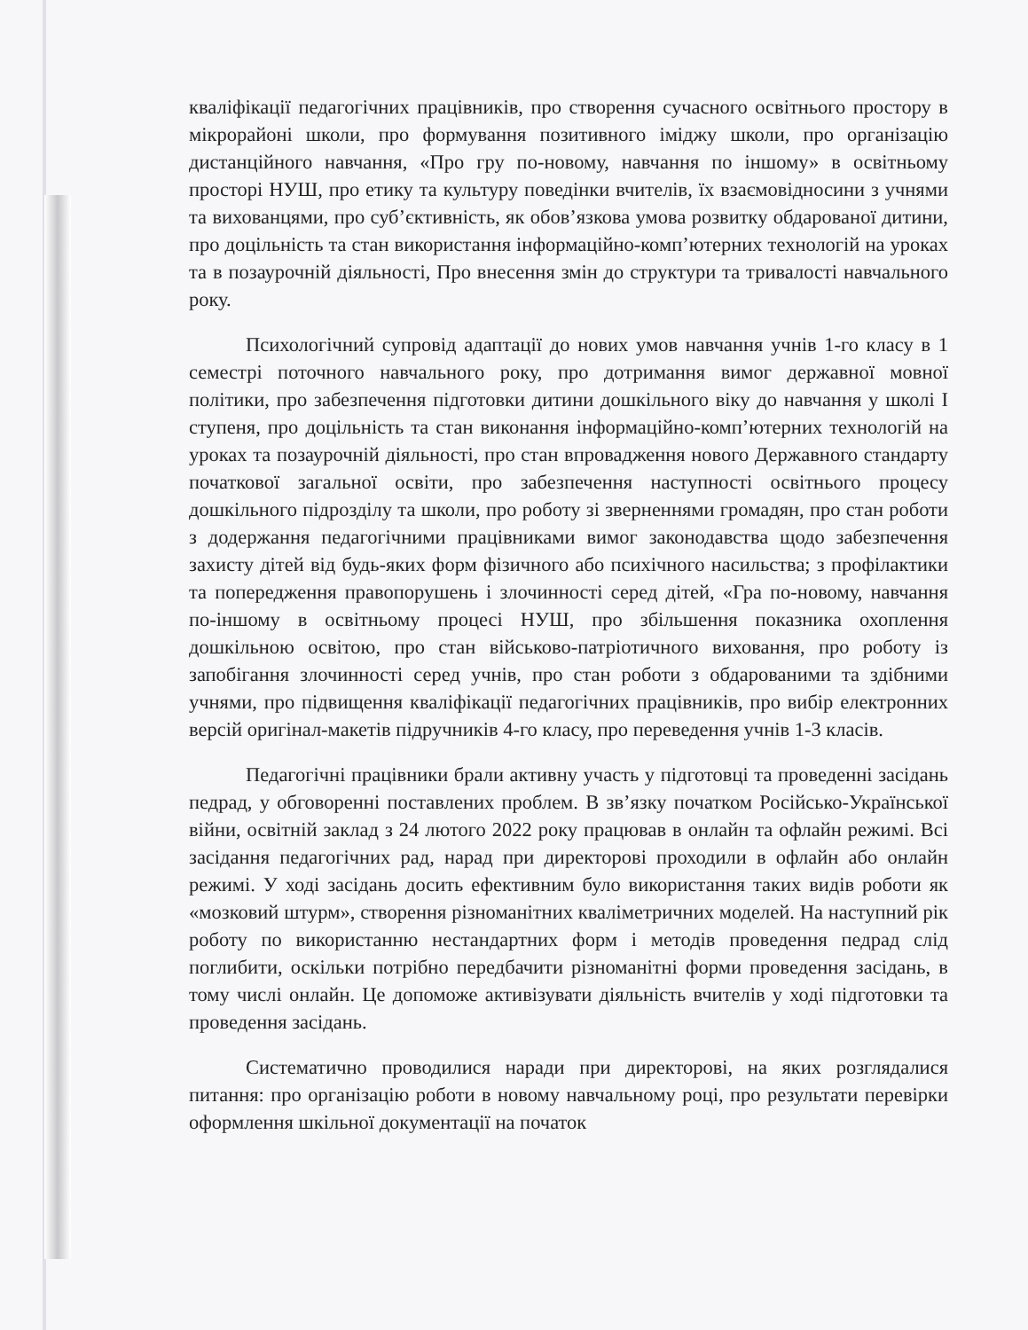кваліфікації педагогічних працівників, про створення сучасного освітнього простору в мікрорайоні школи, про формування позитивного іміджу школи, про організацію дистанційного навчання, «Про гру по-новому, навчання по іншому» в освітньому просторі НУШ, про етику та культуру поведінки вчителів, їх взаємовідносини з учнями та вихованцями, про суб’єктивність, як обов’язкова умова розвитку обдарованої дитини, про доцільність та стан використання інформаційно-комп’ютерних технологій на уроках та в позаурочній діяльності, Про внесення змін до структури та тривалості навчального року.
Психологічний супровід адаптації до нових умов навчання учнів 1-го класу в 1 семестрі поточного навчального року, про дотримання вимог державної мовної політики, про забезпечення підготовки дитини дошкільного віку до навчання у школі I ступеня, про доцільність та стан виконання інформаційно-комп’ютерних технологій на уроках та позаурочній діяльності, про стан впровадження нового Державного стандарту початкової загальної освіти, про забезпечення наступності освітнього процесу дошкільного підрозділу та школи, про роботу зі зверненнями громадян, про стан роботи з додержання педагогічними працівниками вимог законодавства щодо забезпечення захисту дітей від будь-яких форм фізичного або психічного насильства; з профілактики та попередження правопорушень і злочинності серед дітей, «Гра по-новому, навчання по-іншому в освітньому процесі НУШ, про збільшення показника охоплення дошкільною освітою, про стан військово-патріотичного виховання, про роботу із запобігання злочинності серед учнів, про стан роботи з обдарованими та здібними учнями, про підвищення кваліфікації педагогічних працівників, про вибір електронних версій оригінал-макетів підручників 4-го класу, про переведення учнів 1-3 класів.
Педагогічні працівники брали активну участь у підготовці та проведенні засідань педрад, у обговоренні поставлених проблем. В зв’язку початком Російсько-Української війни, освітній заклад з 24 лютого 2022 року працював в онлайн та офлайн режимі. Всі засідання педагогічних рад, нарад при директорові проходили в офлайн або онлайн режимі. У ході засідань досить ефективним було використання таких видів роботи як «мозковий штурм», створення різноманітних кваліметричних моделей. На наступний рік роботу по використанню нестандартних форм і методів проведення педрад слід поглибити, оскільки потрібно передбачити різноманітні форми проведення засідань, в тому числі онлайн. Це допоможе активізувати діяльність вчителів у ході підготовки та проведення засідань.
Систематично проводилися наради при директорові, на яких розглядалися питання: про організацію роботи в новому навчальному році, про результати перевірки оформлення шкільної документації на початок